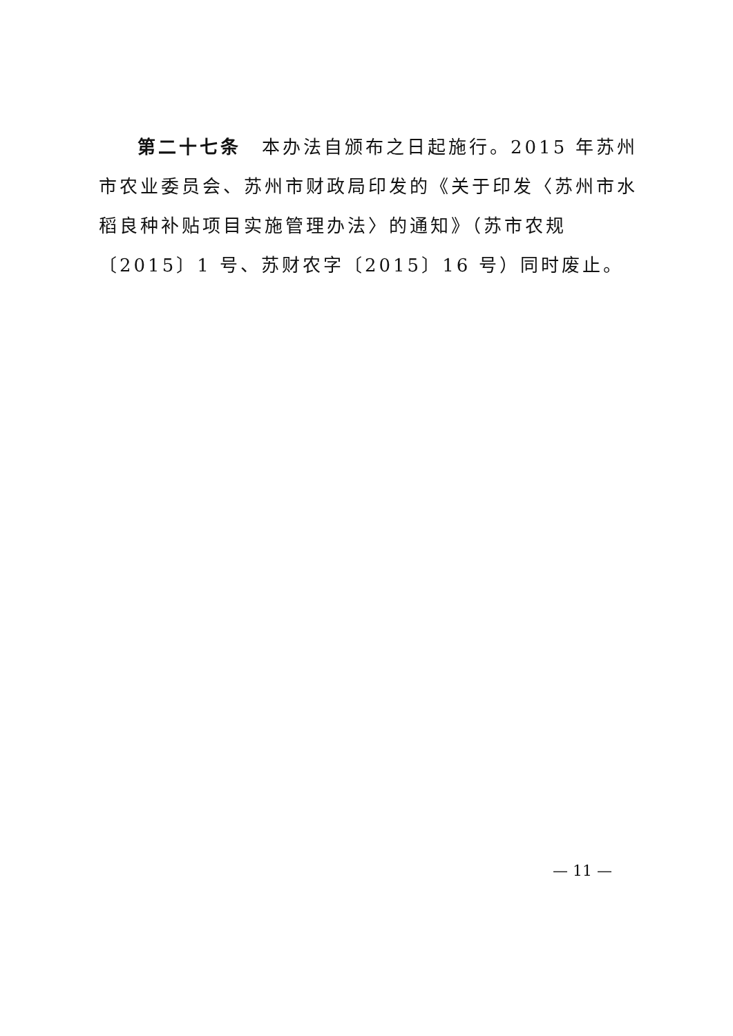第二十七条　本办法自颁布之日起施行。2015 年苏州市农业委员会、苏州市财政局印发的《关于印发〈苏州市水稻良种补贴项目实施管理办法〉的通知》（苏市农规〔2015〕1 号、苏财农字〔2015〕16 号）同时废止。
— 11 —